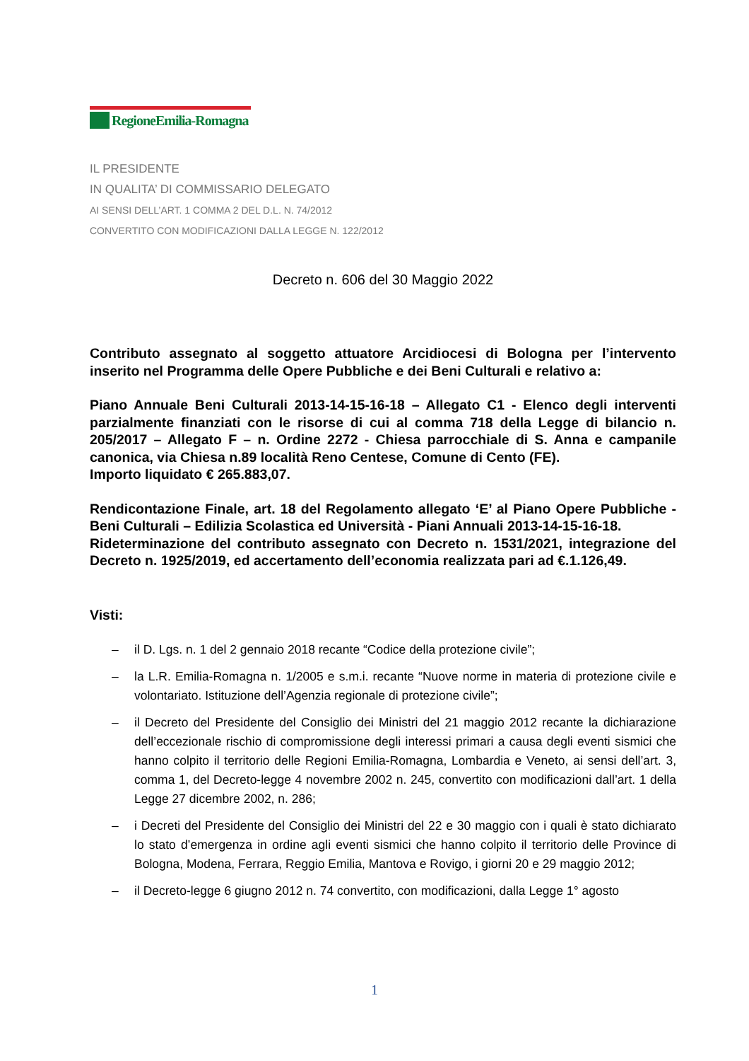RegioneEmilia-Romagna
IL PRESIDENTE
IN QUALITA’ DI COMMISSARIO DELEGATO
AI SENSI DELL’ART. 1 COMMA 2 DEL D.L. N. 74/2012
CONVERTITO CON MODIFICAZIONI DALLA LEGGE N. 122/2012
Decreto n. 606 del 30 Maggio 2022
Contributo assegnato al soggetto attuatore Arcidiocesi di Bologna per l’intervento inserito nel Programma delle Opere Pubbliche e dei Beni Culturali e relativo a:
Piano Annuale Beni Culturali 2013-14-15-16-18 – Allegato C1 - Elenco degli interventi parzialmente finanziati con le risorse di cui al comma 718 della Legge di bilancio n. 205/2017 – Allegato F – n. Ordine 2272 - Chiesa parrocchiale di S. Anna e campanile canonica, via Chiesa n.89 località Reno Centese, Comune di Cento (FE).
Importo liquidato € 265.883,07.
Rendicontazione Finale, art. 18 del Regolamento allegato ‘E’ al Piano Opere Pubbliche - Beni Culturali – Edilizia Scolastica ed Università - Piani Annuali 2013-14-15-16-18.
Rideterminazione del contributo assegnato con Decreto n. 1531/2021, integrazione del Decreto n. 1925/2019, ed accertamento dell’economia realizzata pari ad €.1.126,49.
Visti:
– il D. Lgs. n. 1 del 2 gennaio 2018 recante “Codice della protezione civile”;
– la L.R. Emilia-Romagna n. 1/2005 e s.m.i. recante “Nuove norme in materia di protezione civile e volontariato. Istituzione dell’Agenzia regionale di protezione civile”;
– il Decreto del Presidente del Consiglio dei Ministri del 21 maggio 2012 recante la dichiarazione dell’eccezionale rischio di compromissione degli interessi primari a causa degli eventi sismici che hanno colpito il territorio delle Regioni Emilia-Romagna, Lombardia e Veneto, ai sensi dell’art. 3, comma 1, del Decreto-legge 4 novembre 2002 n. 245, convertito con modificazioni dall’art. 1 della Legge 27 dicembre 2002, n. 286;
– i Decreti del Presidente del Consiglio dei Ministri del 22 e 30 maggio con i quali è stato dichiarato lo stato d’emergenza in ordine agli eventi sismici che hanno colpito il territorio delle Province di Bologna, Modena, Ferrara, Reggio Emilia, Mantova e Rovigo, i giorni 20 e 29 maggio 2012;
– il Decreto-legge 6 giugno 2012 n. 74 convertito, con modificazioni, dalla Legge 1° agosto
1